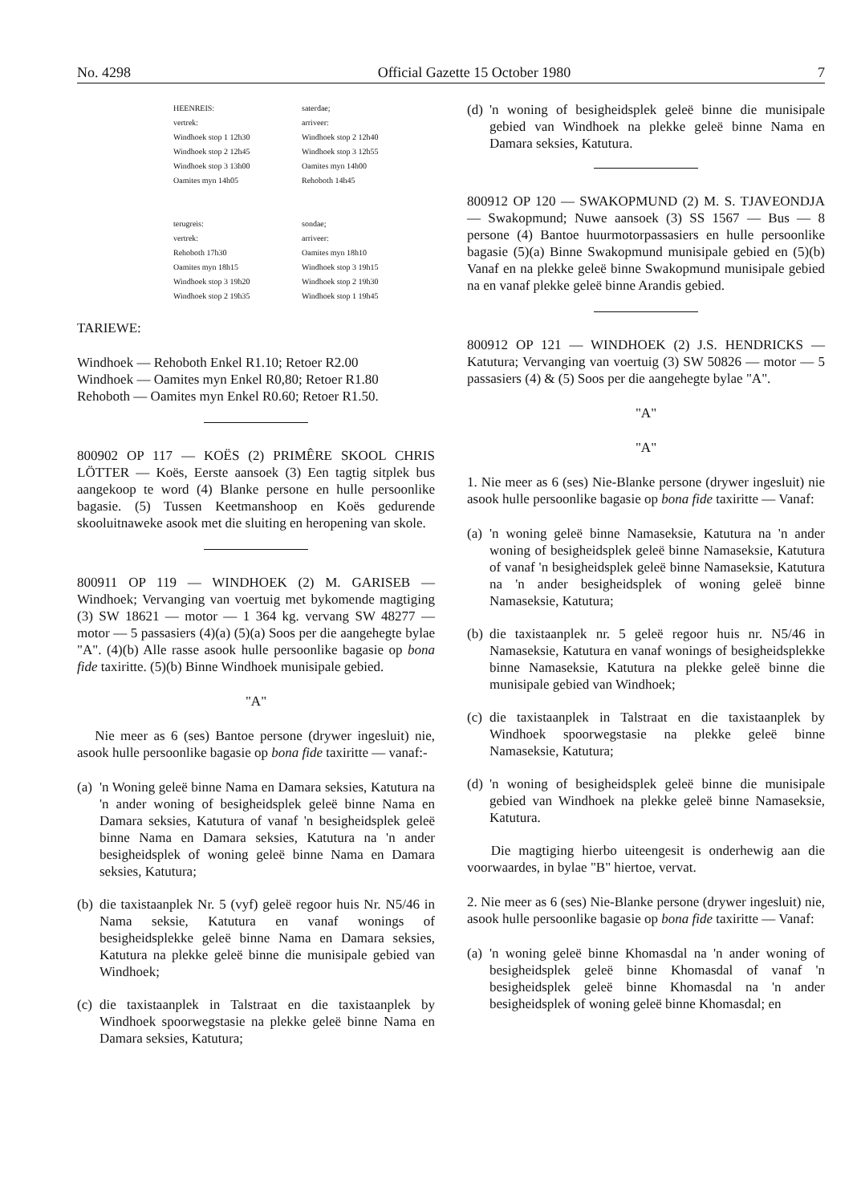No. 4298 Official Gazette 15 October 1980 7
| HEENREIS: | saterdae; |
| vertrek: | arriveer: |
| Windhoek stop 1 12h30 | Windhoek stop 2 12h40 |
| Windhoek stop 2 12h45 | Windhoek stop 3 12h55 |
| Windhoek stop 3 13h00 | Oamites myn 14h00 |
| Oamites myn 14h05 | Rehoboth 14h45 |
| terugreis: | sondae; |
| vertrek: | arriveer: |
| Rehoboth 17h30 | Oamites myn 18h10 |
| Oamites myn 18h15 | Windhoek stop 3 19h15 |
| Windhoek stop 3 19h20 | Windhoek stop 2 19h30 |
| Windhoek stop 2 19h35 | Windhoek stop 1 19h45 |
TARIEWE:
Windhoek — Rehoboth Enkel R1.10; Retoer R2.00
Windhoek — Oamites myn Enkel R0,80; Retoer R1.80
Rehoboth — Oamites myn Enkel R0.60; Retoer R1.50.
800902 OP 117 — KOËS (2) PRIMÊRE SKOOL CHRIS LÖTTER — Koës, Eerste aansoek (3) Een tagtig sitplek bus aangekoop te word (4) Blanke persone en hulle persoonlike bagasie. (5) Tussen Keetmanshoop en Koës gedurende skooluitnaweke asook met die sluiting en heropening van skole.
800911 OP 119 — WINDHOEK (2) M. GARISEB — Windhoek; Vervanging van voertuig met bykomende magtiging (3) SW 18621 — motor — 1 364 kg. vervang SW 48277 — motor — 5 passasiers (4)(a) (5)(a) Soos per die aangehegte bylae "A". (4)(b) Alle rasse asook hulle persoonlike bagasie op bona fide taxiritte. (5)(b) Binne Windhoek munisipale gebied.
"A"
Nie meer as 6 (ses) Bantoe persone (drywer ingesluit) nie, asook hulle persoonlike bagasie op bona fide taxiritte — vanaf:-
(a) 'n Woning geleë binne Nama en Damara seksies, Katutura na 'n ander woning of besigheidsplek geleë binne Nama en Damara seksies, Katutura of vanaf 'n besigheidsplek geleë binne Nama en Damara seksies, Katutura na 'n ander besigheidsplek of woning geleë binne Nama en Damara seksies, Katutura;
(b) die taxistaanplek Nr. 5 (vyf) geleë regoor huis Nr. N5/46 in Nama seksie, Katutura en vanaf wonings of besigheidsplekke geleë binne Nama en Damara seksies, Katutura na plekke geleë binne die munisipale gebied van Windhoek;
(c) die taxistaanplek in Talstraat en die taxistaanplek by Windhoek spoorwegstasie na plekke geleë binne Nama en Damara seksies, Katutura;
(d) 'n woning of besigheidsplek geleë binne die munisipale gebied van Windhoek na plekke geleë binne Nama en Damara seksies, Katutura.
800912 OP 120 — SWAKOPMUND (2) M. S. TJAVEONDJA — Swakopmund; Nuwe aansoek (3) SS 1567 — Bus — 8 persone (4) Bantoe huurmotorpassasiers en hulle persoonlike bagasie (5)(a) Binne Swakopmund munisipale gebied en (5)(b) Vanaf en na plekke geleë binne Swakopmund munisipale gebied na en vanaf plekke geleë binne Arandis gebied.
800912 OP 121 — WINDHOEK (2) J.S. HENDRICKS — Katutura; Vervanging van voertuig (3) SW 50826 — motor — 5 passasiers (4) & (5) Soos per die aangehegte bylae "A".
"A"
"A"
1. Nie meer as 6 (ses) Nie-Blanke persone (drywer ingesluit) nie asook hulle persoonlike bagasie op bona fide taxiritte — Vanaf:
(a) 'n woning geleë binne Namaseksie, Katutura na 'n ander woning of besigheidsplek geleë binne Namaseksie, Katutura of vanaf 'n besigheidsplek geleë binne Namaseksie, Katutura na 'n ander besigheidsplek of woning geleë binne Namaseksie, Katutura;
(b) die taxistaanplek nr. 5 geleë regoor huis nr. N5/46 in Namaseksie, Katutura en vanaf wonings of besigheidsplekke binne Namaseksie, Katutura na plekke geleë binne die munisipale gebied van Windhoek;
(c) die taxistaanplek in Talstraat en die taxistaanplek by Windhoek spoorwegstasie na plekke geleë binne Namaseksie, Katutura;
(d) 'n woning of besigheidsplek geleë binne die munisipale gebied van Windhoek na plekke geleë binne Namaseksie, Katutura.
Die magtiging hierbo uiteengesit is onderhewig aan die voorwaardes, in bylae "B" hiertoe, vervat.
2. Nie meer as 6 (ses) Nie-Blanke persone (drywer ingesluit) nie, asook hulle persoonlike bagasie op bona fide taxiritte — Vanaf:
(a) 'n woning geleë binne Khomasdal na 'n ander woning of besigheidsplek geleë binne Khomasdal of vanaf 'n besigheidsplek geleë binne Khomasdal na 'n ander besigheidsplek of woning geleë binne Khomasdal; en